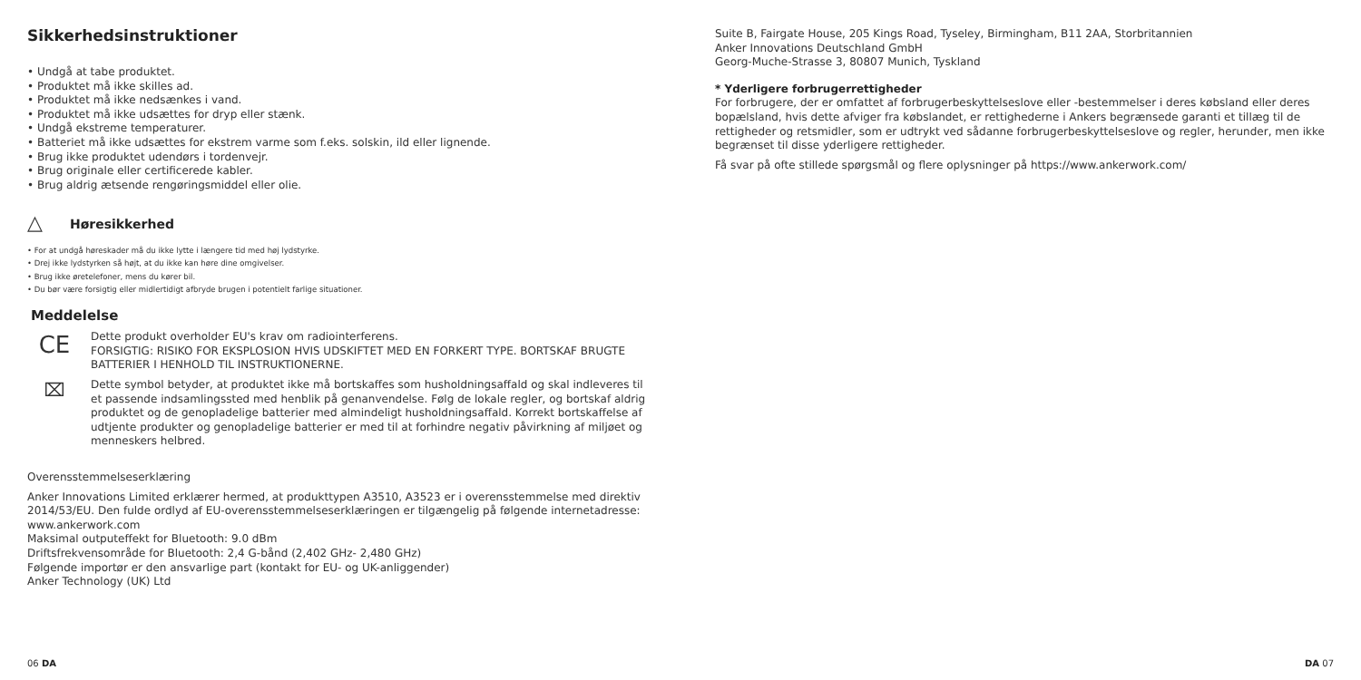Sikkerhedsinstruktioner
• Undgå at tabe produktet.
• Produktet må ikke skilles ad.
• Produktet må ikke nedsænkes i vand.
• Produktet må ikke udsættes for dryp eller stænk.
• Undgå ekstreme temperaturer.
• Batteriet må ikke udsættes for ekstrem varme som f.eks. solskin, ild eller lignende.
• Brug ikke produktet udendørs i tordenvejr.
• Brug originale eller certificerede kabler.
• Brug aldrig ætsende rengøringsmiddel eller olie.
△
Høresikkerhed
• For at undgå høreskader må du ikke lytte i længere tid med høj lydstyrke.
• Drej ikke lydstyrken så højt, at du ikke kan høre dine omgivelser.
• Brug ikke øretelefoner, mens du kører bil.
• Du bør være forsigtig eller midlertidigt afbryde brugen i potentielt farlige situationer.
Meddelelse
CE
Dette produkt overholder EU's krav om radiointerferens.
FORSIGTIG: RISIKO FOR EKSPLOSION HVIS UDSKIFTET MED EN FORKERT TYPE. BORTSKAF BRUGTE BATTERIER I HENHOLD TIL INSTRUKTIONERNE.
⌧
Dette symbol betyder, at produktet ikke må bortskaffes som husholdningsaffald og skal indleveres til et passende indsamlingssted med henblik på genanvendelse. Følg de lokale regler, og bortskaf aldrig produktet og de genopladelige batterier med almindeligt husholdningsaffald. Korrekt bortskaffelse af udtjente produkter og genopladelige batterier er med til at forhindre negativ påvirkning af miljøet og menneskers helbred.
Overensstemmelseserklæring
Anker Innovations Limited erklærer hermed, at produkttypen A3510, A3523 er i overensstemmelse med direktiv 2014/53/EU. Den fulde ordlyd af EU-overensstemmelseserklæringen er tilgængelig på følgende internetadresse: www.ankerwork.com
Maksimal outputeffekt for Bluetooth: 9.0 dBm
Driftsfrekvensområde for Bluetooth: 2,4 G-bånd (2,402 GHz- 2,480 GHz)
Følgende importør er den ansvarlige part (kontakt for EU- og UK-anliggender)
Anker Technology (UK) Ltd
06 DA
Suite B, Fairgate House, 205 Kings Road, Tyseley, Birmingham, B11 2AA, Storbritannien
Anker Innovations Deutschland GmbH
Georg-Muche-Strasse 3, 80807 Munich, Tyskland
* Yderligere forbrugerrettigheder
For forbrugere, der er omfattet af forbrugerbeskyttelseslove eller -bestemmelser i deres købsland eller deres bopælsland, hvis dette afviger fra købslandet, er rettighederne i Ankers begrænsede garanti et tillæg til de rettigheder og retsmidler, som er udtrykt ved sådanne forbrugerbeskyttelseslove og regler, herunder, men ikke begrænset til disse yderligere rettigheder.
Få svar på ofte stillede spørgsmål og flere oplysninger på https://www.ankerwork.com/
DA 07